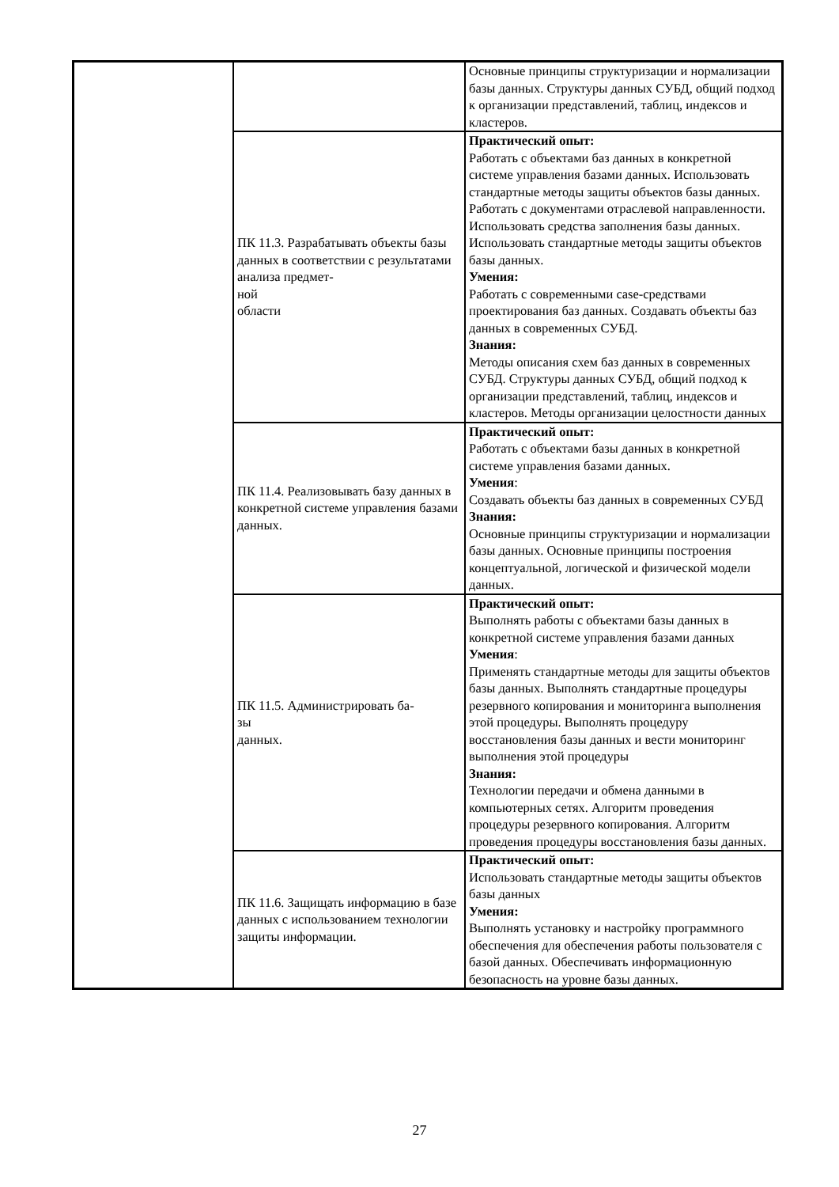| | | Основные принципы структуризации и нормализации базы данных. Структуры данных СУБД, общий подход к организации представлений, таблиц, индексов и кластеров. |
| | ПК 11.3. Разрабатывать объекты базы данных в соответствии с результатами анализа предмет- ной области | Практический опыт: Работать с объектами баз данных в конкретной системе управления базами данных. Использовать стандартные методы защиты объектов базы данных. Работать с документами отраслевой направленности. Использовать средства заполнения базы данных. Использовать стандартные методы защиты объектов базы данных. Умения: Работать с современными case-средствами проектирования баз данных. Создавать объекты баз данных в современных СУБД. Знания: Методы описания схем баз данных в современных СУБД. Структуры данных СУБД, общий подход к организации представлений, таблиц, индексов и кластеров. Методы организации целостности данных |
| | ПК 11.4. Реализовывать базу данных в конкретной системе управления базами данных. | Практический опыт: Работать с объектами базы данных в конкретной системе управления базами данных. Умения : Создавать объекты баз данных в современных СУБД Знания: Основные принципы структуризации и нормализации базы данных. Основные принципы построения концептуальной, логической и физической модели данных. |
| | ПК 11.5. Администрировать ба- зы данных. | Практический опыт: Выполнять работы с объектами базы данных в конкретной системе управления базами данных Умения : Применять стандартные методы для защиты объектов базы данных. Выполнять стандартные процедуры резервного копирования и мониторинга выполнения этой процедуры. Выполнять процедуру восстановления базы данных и вести мониторинг выполнения этой процедуры Знания: Технологии передачи и обмена данными в компьютерных сетях. Алгоритм проведения процедуры резервного копирования. Алгоритм проведения процедуры восстановления базы данных. |
| | ПК 11.6. Защищать информацию в базе данных с использованием технологии защиты информации. | Практический опыт: Использовать стандартные методы защиты объектов базы данных Умения: Выполнять установку и настройку программного обеспечения для обеспечения работы пользователя с базой данных. Обеспечивать информационную безопасность на уровне базы данных. |
27